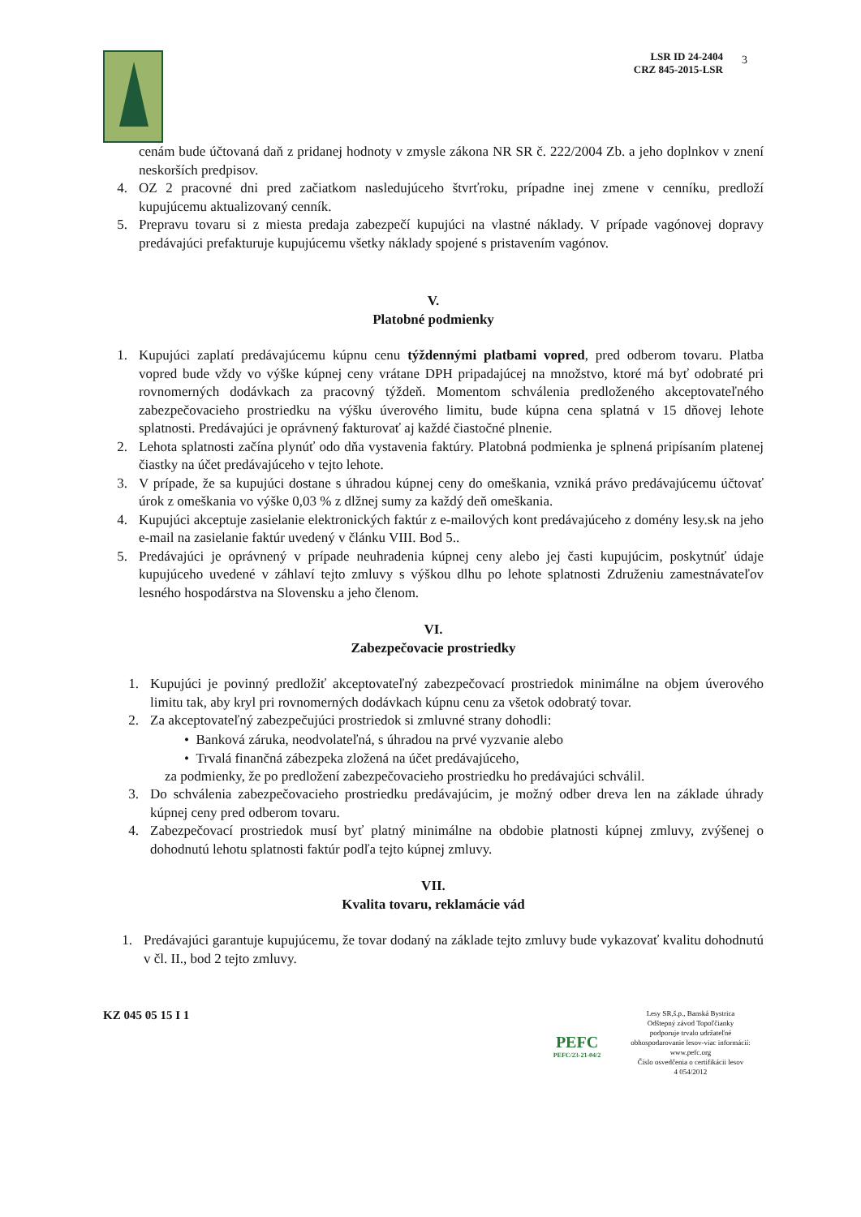LSR ID 24-2404
CRZ 845-2015-LSR
3
cenám bude účtovaná daň z pridanej hodnoty v zmysle zákona NR SR č. 222/2004 Zb. a jeho doplnkov v znení neskorších predpisov.
4. OZ 2 pracovné dni pred začiatkom nasledujúceho štvrťroku, prípadne inej zmene v cenníku, predloží kupujúcemu aktualizovaný cenník.
5. Prepravu tovaru si z miesta predaja zabezpečí kupujúci na vlastné náklady. V prípade vagónovej dopravy predávajúci prefakturuje kupujúcemu všetky náklady spojené s pristavením vagónov.
V.
Platobné podmienky
1. Kupujúci zaplatí predávajúcemu kúpnu cenu týždennými platbami vopred, pred odberom tovaru. Platba vopred bude vždy vo výške kúpnej ceny vrátane DPH pripadajúcej na množstvo, ktoré má byť odobraté pri rovnomerných dodávkach za pracovný týždeň. Momentom schválenia predloženého akceptovateľného zabezpečovacieho prostriedku na výšku úverového limitu, bude kúpna cena splatná v 15 dňovej lehote splatnosti. Predávajúci je oprávnený fakturovať aj každé čiastočné plnenie.
2. Lehota splatnosti začína plynúť odo dňa vystavenia faktúry. Platobná podmienka je splnená pripísaním platenej čiastky na účet predávajúceho v tejto lehote.
3. V prípade, že sa kupujúci dostane s úhradou kúpnej ceny do omeškania, vzniká právo predávajúcemu účtovať úrok z omeškania vo výške 0,03 % z dlžnej sumy za každý deň omeškania.
4. Kupujúci akceptuje zasielanie elektronických faktúr z e-mailových kont predávajúceho z domény lesy.sk na jeho e-mail na zasielanie faktúr uvedený v článku VIII. Bod 5..
5. Predávajúci je oprávnený v prípade neuhradenia kúpnej ceny alebo jej časti kupujúcim, poskytnúť údaje kupujúceho uvedené v záhlaví tejto zmluvy s výškou dlhu po lehote splatnosti Združeniu zamestnávateľov lesného hospodárstva na Slovensku a jeho členom.
VI.
Zabezpečovacie prostriedky
1. Kupujúci je povinný predložiť akceptovateľný zabezpečovací prostriedok minimálne na objem úverového limitu tak, aby kryl pri rovnomerných dodávkach kúpnu cenu za všetok odobratý tovar.
2. Za akceptovateľný zabezpečujúci prostriedok si zmluvné strany dohodli:
• Banková záruka, neodvolateľná, s úhradou na prvé vyzvanie alebo
• Trvalá finančná zábezpeka zložená na účet predávajúceho,
za podmienky, že po predložení zabezpečovacieho prostriedku ho predávajúci schválil.
3. Do schválenia zabezpečovacieho prostriedku predávajúcim, je možný odber dreva len na základe úhrady kúpnej ceny pred odberom tovaru.
4. Zabezpečovací prostriedok musí byť platný minimálne na obdobie platnosti kúpnej zmluvy, zvýšenej o dohodnutú lehotu splatnosti faktúr podľa tejto kúpnej zmluvy.
VII.
Kvalita tovaru, reklamácie vád
1. Predávajúci garantuje kupujúcemu, že tovar dodaný na základe tejto zmluvy bude vykazovať kvalitu dohodnutú v čl. II., bod 2 tejto zmluvy.
KZ 045 05 15 I 1
PEFC
PEFC/23-21-04/2
Lesy SR,š.p., Banská Bystrica
Odštepný závod Topoľčianky
podporuje trvalo udržateľné
obhospodarovanie lesov-viac informácií:
www.pefc.org
Číslo osvedčenia o certifikácii lesov
4 054/2012